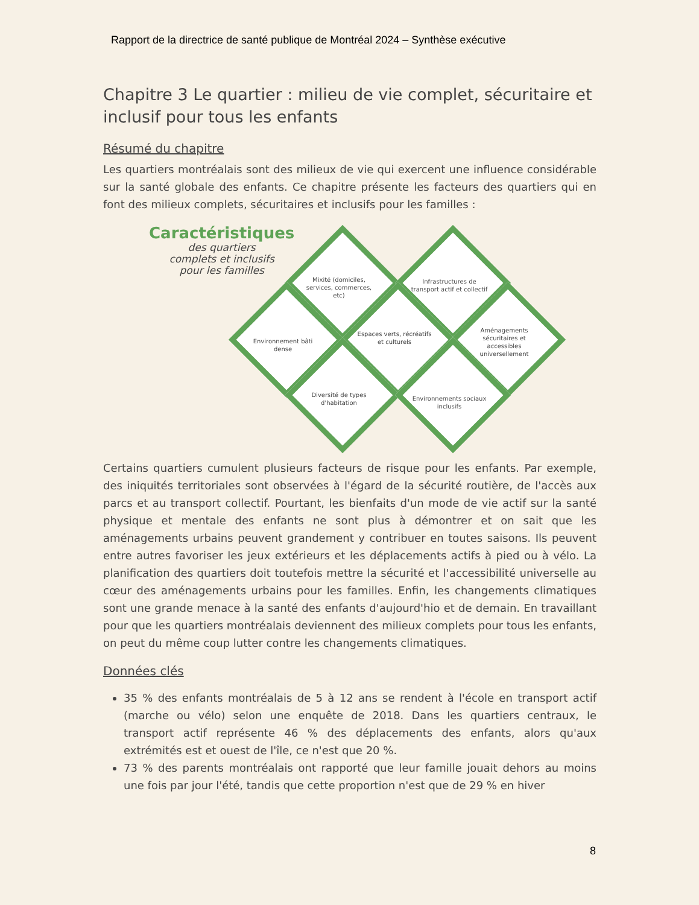Rapport de la directrice de santé publique de Montréal 2024 – Synthèse exécutive
Chapitre 3 Le quartier : milieu de vie complet, sécuritaire et inclusif pour tous les enfants
Résumé du chapitre
Les quartiers montréalais sont des milieux de vie qui exercent une influence considérable sur la santé globale des enfants. Ce chapitre présente les facteurs des quartiers qui en font des milieux complets, sécuritaires et inclusifs pour les familles :
Caractéristiques
des quartiers
complets et inclusifs
pour les familles
Mixité (domiciles, services, commerces, etc)
Infrastructures de transport actif et collectif
Environnement bâti dense
Espaces verts, récréatifs et culturels
Aménagements sécuritaires et accessibles universellement
Diversité de types d'habitation
Environnements sociaux inclusifs
Certains quartiers cumulent plusieurs facteurs de risque pour les enfants. Par exemple, des iniquités territoriales sont observées à l'égard de la sécurité routière, de l'accès aux parcs et au transport collectif. Pourtant, les bienfaits d'un mode de vie actif sur la santé physique et mentale des enfants ne sont plus à démontrer et on sait que les aménagements urbains peuvent grandement y contribuer en toutes saisons. Ils peuvent entre autres favoriser les jeux extérieurs et les déplacements actifs à pied ou à vélo. La planification des quartiers doit toutefois mettre la sécurité et l'accessibilité universelle au cœur des aménagements urbains pour les familles. Enfin, les changements climatiques sont une grande menace à la santé des enfants d'aujourd'hio et de demain. En travaillant pour que les quartiers montréalais deviennent des milieux complets pour tous les enfants, on peut du même coup lutter contre les changements climatiques.
Données clés
35 % des enfants montréalais de 5 à 12 ans se rendent à l'école en transport actif (marche ou vélo) selon une enquête de 2018. Dans les quartiers centraux, le transport actif représente 46 % des déplacements des enfants, alors qu'aux extrémités est et ouest de l'île, ce n'est que 20 %.
73 % des parents montréalais ont rapporté que leur famille jouait dehors au moins une fois par jour l'été, tandis que cette proportion n'est que de 29 % en hiver
8